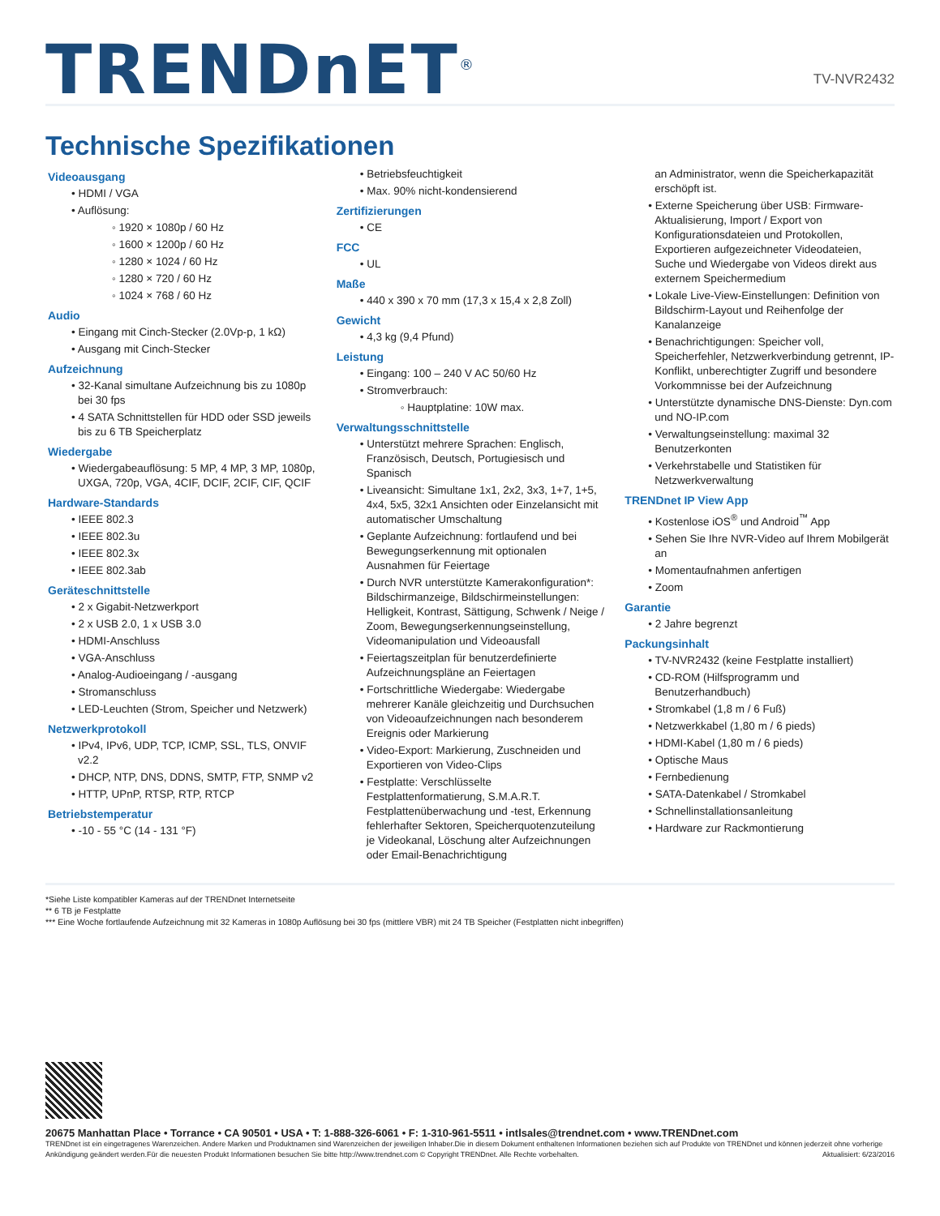TRENDnET<sup>®</sup>
TV-NVR2432
Technische Spezifikationen
Videoausgang
• HDMI / VGA
• Auflösung:
◦ 1920 × 1080p / 60 Hz
◦ 1600 × 1200p / 60 Hz
◦ 1280 × 1024 / 60 Hz
◦ 1280 × 720 / 60 Hz
◦ 1024 × 768 / 60 Hz
Audio
• Eingang mit Cinch-Stecker (2.0Vp-p, 1 kΩ)
• Ausgang mit Cinch-Stecker
Aufzeichnung
• 32-Kanal simultane Aufzeichnung bis zu 1080p bei 30 fps
• 4 SATA Schnittstellen für HDD oder SSD jeweils bis zu 6 TB Speicherplatz
Wiedergabe
• Wiedergabeauflösung: 5 MP, 4 MP, 3 MP, 1080p, UXGA, 720p, VGA, 4CIF, DCIF, 2CIF, CIF, QCIF
Hardware-Standards
• IEEE 802.3
• IEEE 802.3u
• IEEE 802.3x
• IEEE 802.3ab
Geräteschnittstelle
• 2 x Gigabit-Netzwerkport
• 2 x USB 2.0, 1 x USB 3.0
• HDMI-Anschluss
• VGA-Anschluss
• Analog-Audioeingang / -ausgang
• Stromanschluss
• LED-Leuchten (Strom, Speicher und Netzwerk)
Netzwerkprotokoll
• IPv4, IPv6, UDP, TCP, ICMP, SSL, TLS, ONVIF v2.2
• DHCP, NTP, DNS, DDNS, SMTP, FTP, SNMP v2
• HTTP, UPnP, RTSP, RTP, RTCP
Betriebstemperatur
• -10 - 55 °C (14 - 131 °F)
• Betriebsfeuchtigkeit
• Max. 90% nicht-kondensierend
Zertifizierungen
• CE
FCC
• UL
Maße
• 440 x 390 x 70 mm (17,3 x 15,4 x 2,8 Zoll)
Gewicht
• 4,3 kg (9,4 Pfund)
Leistung
• Eingang: 100 – 240 V AC 50/60 Hz
• Stromverbrauch:
◦ Hauptplatine: 10W max.
Verwaltungsschnittstelle
• Unterstützt mehrere Sprachen: Englisch, Französisch, Deutsch, Portugiesisch und Spanisch
• Liveansicht: Simultane 1x1, 2x2, 3x3, 1+7, 1+5, 4x4, 5x5, 32x1 Ansichten oder Einzelansicht mit automatischer Umschaltung
• Geplante Aufzeichnung: fortlaufend und bei Bewegungserkennung mit optionalen Ausnahmen für Feiertage
• Durch NVR unterstützte Kamerakonfiguration*: Bildschirmanzeige, Bildschirmeinstellungen: Helligkeit, Kontrast, Sättigung, Schwenk / Neige / Zoom, Bewegungserkennungseinstellung, Videomanipulation und Videoausfall
• Feiertagszeitplan für benutzerdefinierte Aufzeichnungspläne an Feiertagen
• Fortschrittliche Wiedergabe: Wiedergabe mehrerer Kanäle gleichzeitig und Durchsuchen von Videoaufzeichnungen nach besonderem Ereignis oder Markierung
• Video-Export: Markierung, Zuschneiden und Exportieren von Video-Clips
• Festplatte: Verschlüsselte Festplattenformatierung, S.M.A.R.T. Festplattenüberwachung und -test, Erkennung fehlerhafter Sektoren, Speicherquotenzuteilung je Videokanal, Löschung alter Aufzeichnungen oder Email-Benachrichtigung
an Administrator, wenn die Speicherkapazität erschöpft ist.
• Externe Speicherung über USB: Firmware-Aktualisierung, Import / Export von Konfigurationsdateien und Protokollen, Exportieren aufgezeichneter Videodateien, Suche und Wiedergabe von Videos direkt aus externem Speichermedium
• Lokale Live-View-Einstellungen: Definition von Bildschirm-Layout und Reihenfolge der Kanalanzeige
• Benachrichtigungen: Speicher voll, Speicherfehler, Netzwerkverbindung getrennt, IP-Konflikt, unberechtigter Zugriff und besondere Vorkommnisse bei der Aufzeichnung
• Unterstützte dynamische DNS-Dienste: Dyn.com und NO-IP.com
• Verwaltungseinstellung: maximal 32 Benutzerkonten
• Verkehrstabelle und Statistiken für Netzwerkverwaltung
TRENDnet IP View App
• Kostenlose iOS<sup>®</sup> und Android<sup>™</sup> App
• Sehen Sie Ihre NVR-Video auf Ihrem Mobilgerät an
• Momentaufnahmen anfertigen
• Zoom
Garantie
• 2 Jahre begrenzt
Packungsinhalt
• TV-NVR2432 (keine Festplatte installiert)
• CD-ROM (Hilfsprogramm und Benutzerhandbuch)
• Stromkabel (1,8 m / 6 Fuß)
• Netzwerkkabel (1,80 m / 6 pieds)
• HDMI-Kabel (1,80 m / 6 pieds)
• Optische Maus
• Fernbedienung
• SATA-Datenkabel / Stromkabel
• Schnellinstallationsanleitung
• Hardware zur Rackmontierung
*Siehe Liste kompatibler Kameras auf der TRENDnet Internetseite
** 6 TB je Festplatte
*** Eine Woche fortlaufende Aufzeichnung mit 32 Kameras in 1080p Auflösung bei 30 fps (mittlere VBR) mit 24 TB Speicher (Festplatten nicht inbegriffen)
20675 Manhattan Place • Torrance • CA 90501 • USA • T: 1-888-326-6061 • F: 1-310-961-5511 • intlsales@trendnet.com • www.TRENDnet.com
TRENDnet ist ein eingetragenes Warenzeichen. Andere Marken und Produktnamen sind Warenzeichen der jeweiligen Inhaber.Die in diesem Dokument enthaltenen Informationen beziehen sich auf Produkte von TRENDnet und können jederzeit ohne vorherige Ankündigung geändert werden.Für die neuesten Produkt Informationen besuchen Sie bitte http://www.trendnet.com © Copyright TRENDnet. Alle Rechte vorbehalten. Aktualisiert: 6/23/2016